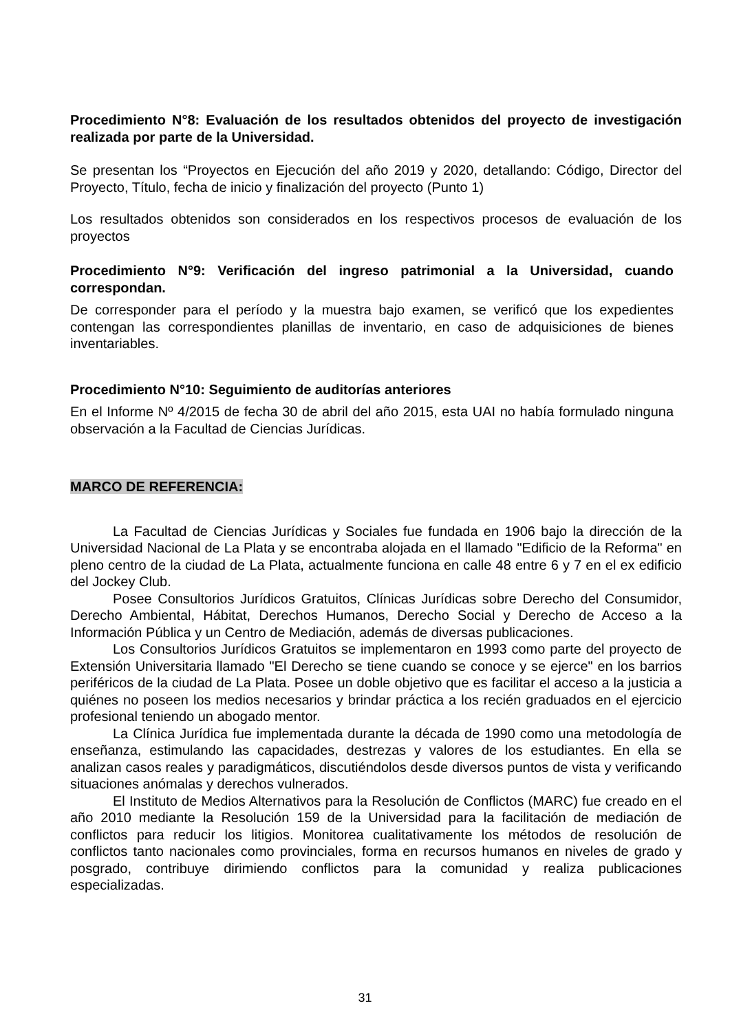Procedimiento N°8: Evaluación de los resultados obtenidos del proyecto de investigación realizada por parte de la Universidad.
Se presentan los “Proyectos en Ejecución del año 2019 y 2020, detallando: Código, Director del Proyecto, Título, fecha de inicio y finalización del proyecto (Punto 1)
Los resultados obtenidos son considerados en los respectivos procesos de evaluación de los proyectos
Procedimiento N°9: Verificación del ingreso patrimonial a la Universidad, cuando correspondan.
De corresponder para el período y la muestra bajo examen, se verificó que los expedientes contengan las correspondientes planillas de inventario, en caso de adquisiciones de bienes inventariables.
Procedimiento N°10: Seguimiento de auditorías anteriores
En el Informe Nº 4/2015 de fecha 30 de abril del año 2015, esta UAI no había formulado ninguna observación a la Facultad de Ciencias Jurídicas.
MARCO DE REFERENCIA:
La Facultad de Ciencias Jurídicas y Sociales fue fundada en 1906 bajo la dirección de la Universidad Nacional de La Plata y se encontraba alojada en el llamado "Edificio de la Reforma" en pleno centro de la ciudad de La Plata, actualmente funciona en calle 48 entre 6 y 7 en el ex edificio del Jockey Club.
Posee Consultorios Jurídicos Gratuitos, Clínicas Jurídicas sobre Derecho del Consumidor, Derecho Ambiental, Hábitat, Derechos Humanos, Derecho Social y Derecho de Acceso a la Información Pública y un Centro de Mediación, además de diversas publicaciones.
Los Consultorios Jurídicos Gratuitos se implementaron en 1993 como parte del proyecto de Extensión Universitaria llamado "El Derecho se tiene cuando se conoce y se ejerce" en los barrios periféricos de la ciudad de La Plata. Posee un doble objetivo que es facilitar el acceso a la justicia a quiénes no poseen los medios necesarios y brindar práctica a los recién graduados en el ejercicio profesional teniendo un abogado mentor.
La Clínica Jurídica fue implementada durante la década de 1990 como una metodología de enseñanza, estimulando las capacidades, destrezas y valores de los estudiantes. En ella se analizan casos reales y paradigmáticos, discutiéndolos desde diversos puntos de vista y verificando situaciones anómalas y derechos vulnerados.
El Instituto de Medios Alternativos para la Resolución de Conflictos (MARC) fue creado en el año 2010 mediante la Resolución 159 de la Universidad para la facilitación de mediación de conflictos para reducir los litigios. Monitorea cualitativamente los métodos de resolución de conflictos tanto nacionales como provinciales, forma en recursos humanos en niveles de grado y posgrado, contribuye dirimiendo conflictos para la comunidad y realiza publicaciones especializadas.
31